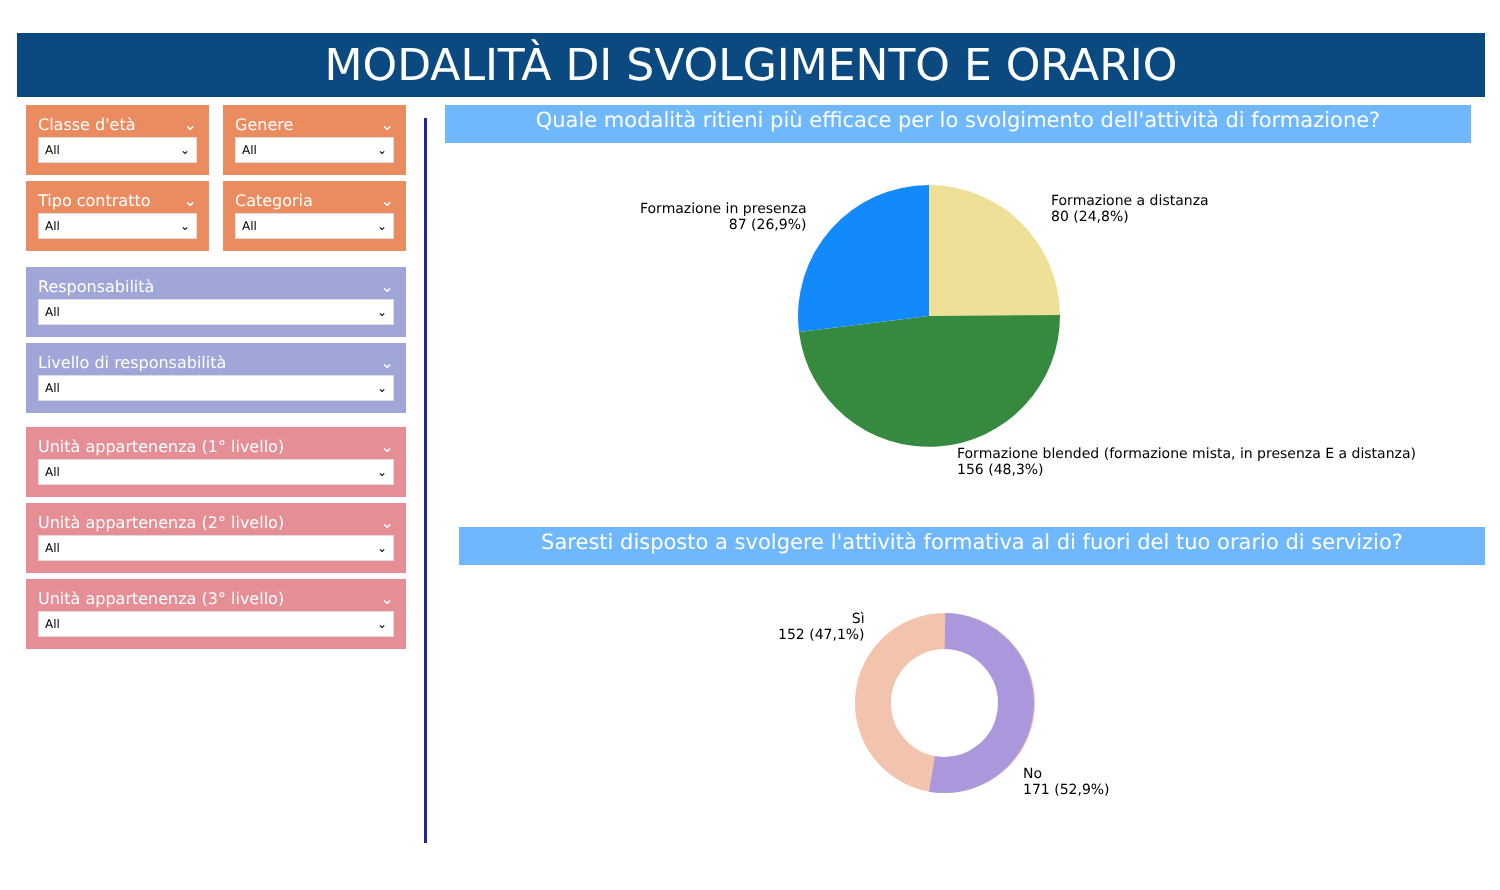MODALITÀ DI SVOLGIMENTO E ORARIO
Classe d'età ⌄
All ⌄
Genere ⌄
All ⌄
Tipo contratto ⌄
All ⌄
Categoria ⌄
All ⌄
Responsabilità ⌄
All ⌄
Livello di responsabilità ⌄
All ⌄
Unità appartenenza (1° livello) ⌄
All ⌄
Unità appartenenza (2° livello) ⌄
All ⌄
Unità appartenenza (3° livello) ⌄
All ⌄
Quale modalità ritieni più efficace per lo svolgimento dell'attività di formazione?
Formazione in presenza
87 (26,9%)
Formazione a distanza
80 (24,8%)
Formazione blended (formazione mista, in presenza E a distanza)
156 (48,3%)
Saresti disposto a svolgere l'attività formativa al di fuori del tuo orario di servizio?
Sì
152 (47,1%)
No
171 (52,9%)